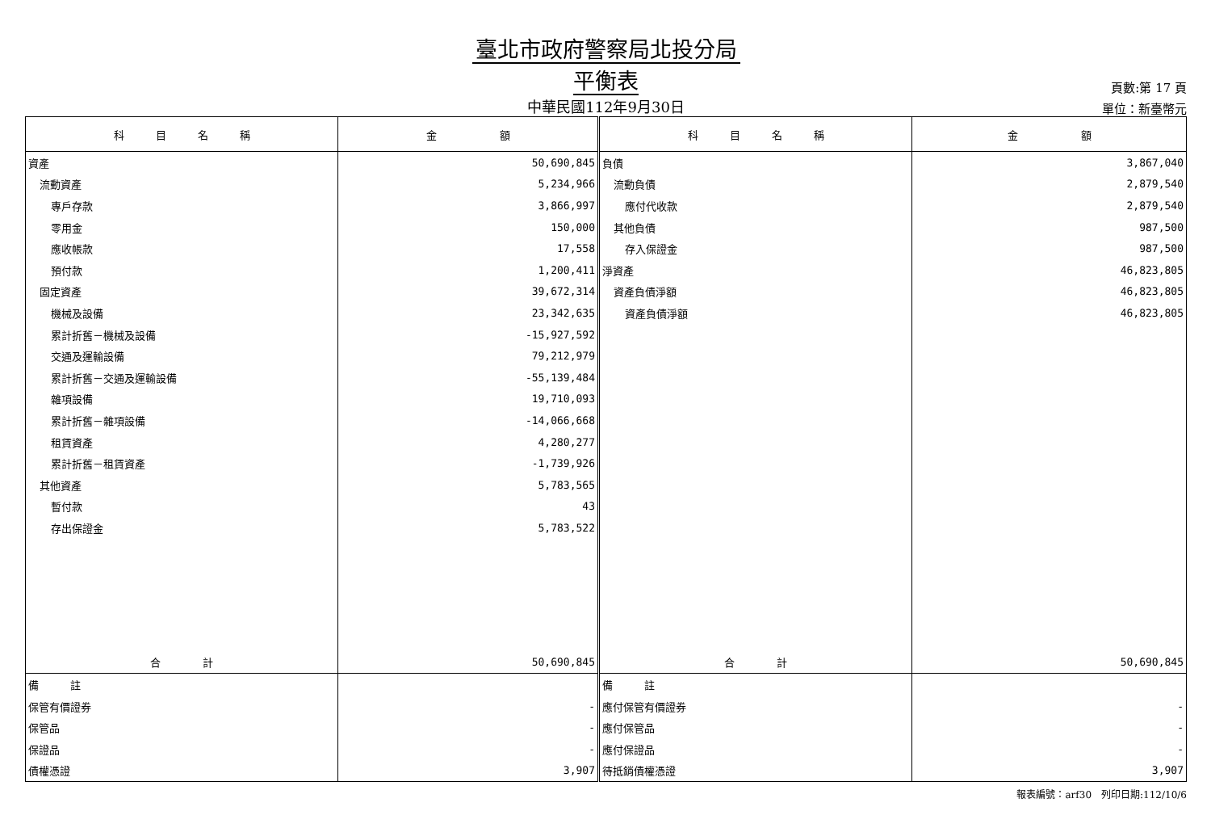臺北市政府警察局北投分局
平衡表
頁數:第 17 頁
中華民國112年9月30日
單位：新臺幣元
| 科 目 名 稱 | 金 額 | 科 目 名 稱 | 金 額 |
| --- | --- | --- | --- |
| 資產 | 50,690,845 | 負債 | 3,867,040 |
| 流動資產 | 5,234,966 | 流動負債 | 2,879,540 |
| 專戶存款 | 3,866,997 | 應付代收款 | 2,879,540 |
| 零用金 | 150,000 | 其他負債 | 987,500 |
| 應收帳款 | 17,558 | 存入保證金 | 987,500 |
| 預付款 | 1,200,411 | 淨資產 | 46,823,805 |
| 固定資產 | 39,672,314 | 資產負債淨額 | 46,823,805 |
| 機械及設備 | 23,342,635 | 資產負債淨額 | 46,823,805 |
| 累計折舊－機械及設備 | -15,927,592 | | |
| 交通及運輸設備 | 79,212,979 | | |
| 累計折舊－交通及運輸設備 | -55,139,484 | | |
| 雜項設備 | 19,710,093 | | |
| 累計折舊－雜項設備 | -14,066,668 | | |
| 租賃資產 | 4,280,277 | | |
| 累計折舊－租賃資產 | -1,739,926 | | |
| 其他資產 | 5,783,565 | | |
| 暫付款 | 43 | | |
| 存出保證金 | 5,783,522 | | |
| 合 計 | 50,690,845 | 合 計 | 50,690,845 |
| 備 註 | | 備 註 | |
| 保管有價證券 | - | 應付保管有價證券 | - |
| 保管品 | - | 應付保管品 | - |
| 保證品 | - | 應付保證品 | - |
| 債權憑證 | 3,907 | 待抵銷債權憑證 | 3,907 |
報表編號：arf30　列印日期:112/10/6